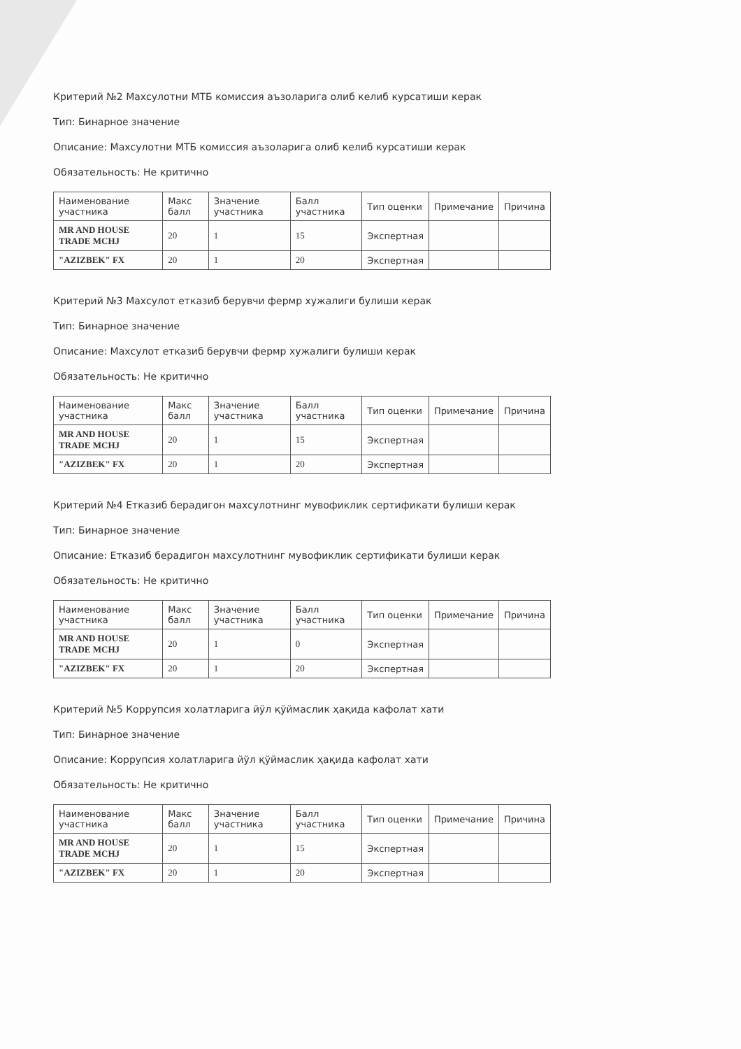Критерий №2 Махсулотни МТБ комиссия аъзоларига олиб келиб курсатиши керак
Тип: Бинарное значение
Описание: Махсулотни МТБ комиссия аъзоларига олиб келиб курсатиши керак
Обязательность: Не критично
| Наименование участника | Макс балл | Значение участника | Балл участника | Тип оценки | Примечание | Причина |
| --- | --- | --- | --- | --- | --- | --- |
| MR AND HOUSE TRADE MCHJ | 20 | 1 | 15 | Экспертная | | |
| "AZIZBEK" FX | 20 | 1 | 20 | Экспертная | | |
Критерий №3 Махсулот етказиб берувчи фермр хужалиги булиши керак
Тип: Бинарное значение
Описание: Махсулот етказиб берувчи фермр хужалиги булиши керак
Обязательность: Не критично
| Наименование участника | Макс балл | Значение участника | Балл участника | Тип оценки | Примечание | Причина |
| --- | --- | --- | --- | --- | --- | --- |
| MR AND HOUSE TRADE MCHJ | 20 | 1 | 15 | Экспертная | | |
| "AZIZBEK" FX | 20 | 1 | 20 | Экспертная | | |
Критерий №4 Етказиб берадигон махсулотнинг мувофиклик сертификати булиши керак
Тип: Бинарное значение
Описание: Етказиб берадигон махсулотнинг мувофиклик сертификати булиши керак
Обязательность: Не критично
| Наименование участника | Макс балл | Значение участника | Балл участника | Тип оценки | Примечание | Причина |
| --- | --- | --- | --- | --- | --- | --- |
| MR AND HOUSE TRADE MCHJ | 20 | 1 | 0 | Экспертная | | |
| "AZIZBEK" FX | 20 | 1 | 20 | Экспертная | | |
Критерий №5 Коррупсия холатларига йўл қўймаслик ҳақида кафолат хати
Тип: Бинарное значение
Описание: Коррупсия холатларига йўл қўймаслик ҳақида кафолат хати
Обязательность: Не критично
| Наименование участника | Макс балл | Значение участника | Балл участника | Тип оценки | Примечание | Причина |
| --- | --- | --- | --- | --- | --- | --- |
| MR AND HOUSE TRADE MCHJ | 20 | 1 | 15 | Экспертная | | |
| "AZIZBEK" FX | 20 | 1 | 20 | Экспертная | | |